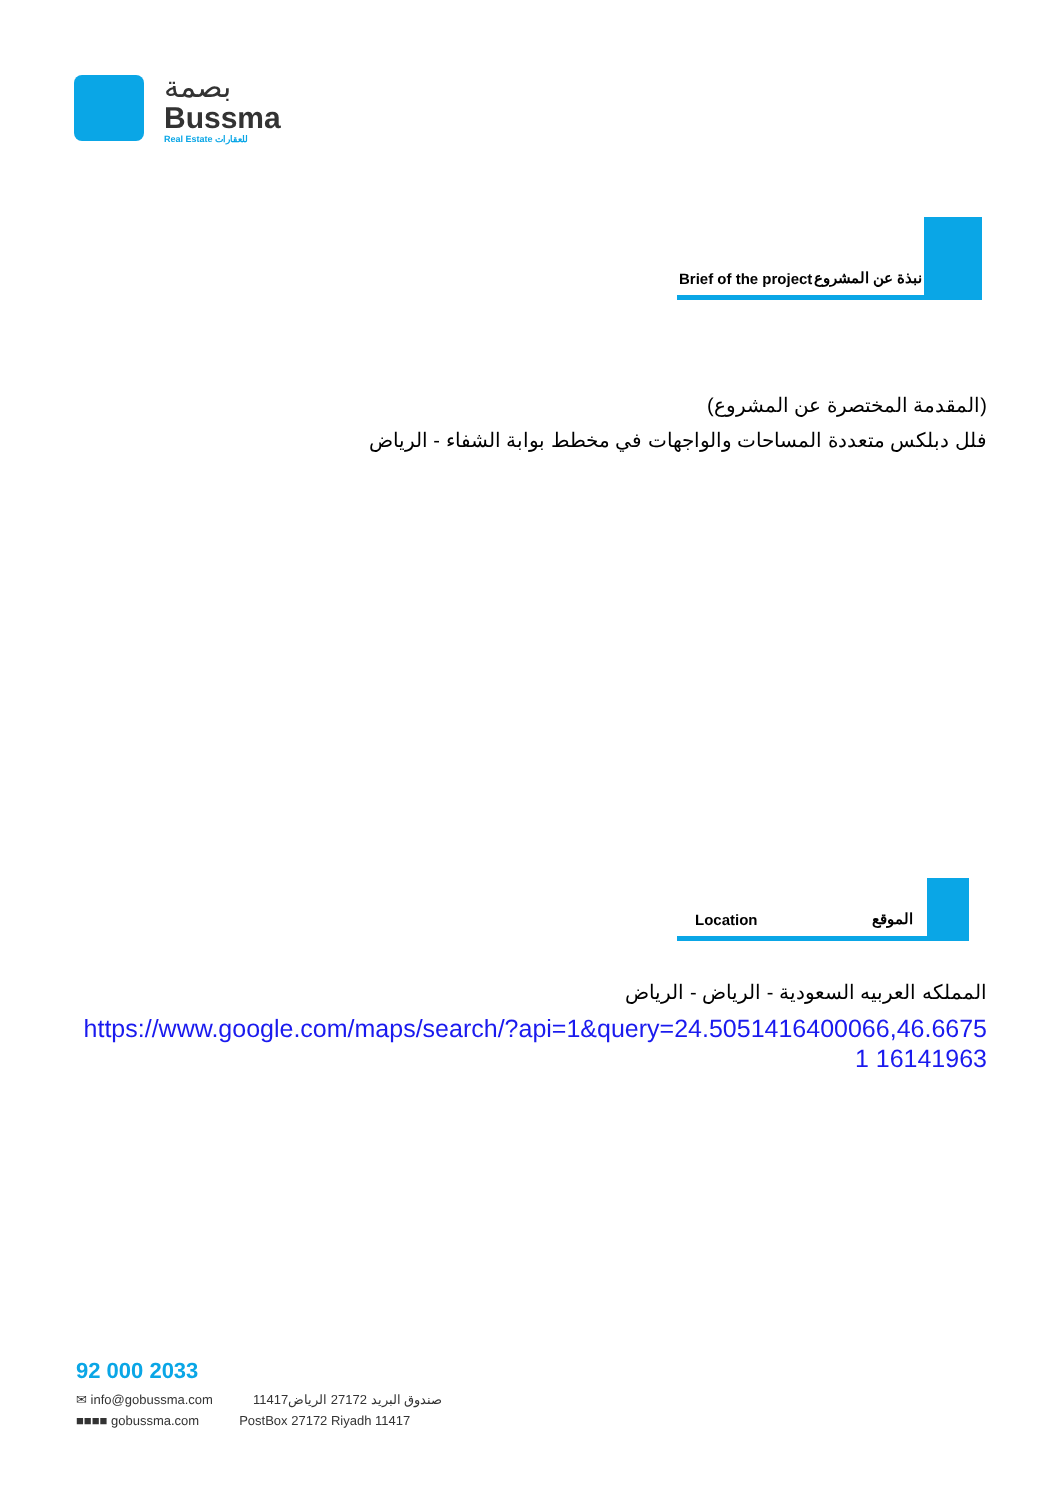بصمة
Bussma
Real Estate للعقارات
Brief of the project نبذة عن المشروع
(المقدمة المختصرة عن المشروع)
فلل دبلكس متعددة المساحات والواجهات في مخطط بوابة الشفاء - الرياض
Location الموقع
المملكه العربيه السعودية - الرياض - الرياض
https://www.google.com/maps/search/?api=1&query=24.5051416400066,46.66751 16141963
92 000 2033
✉ info@gobussma.com صندوق البريد 27172 الرياض11417
■■■■ gobussma.com PostBox 27172 Riyadh 11417